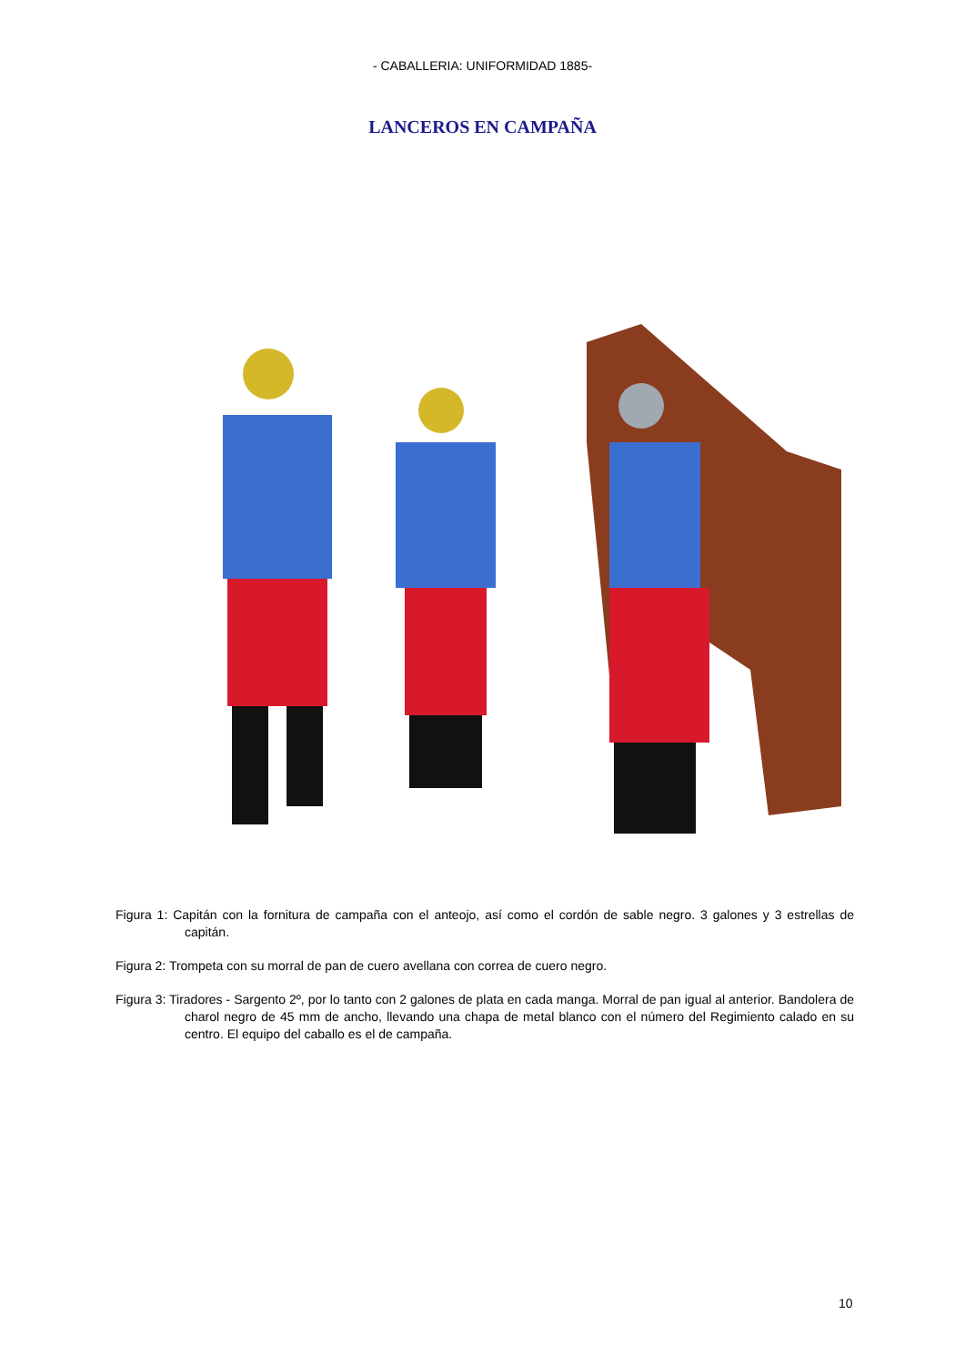- CABALLERIA: UNIFORMIDAD 1885-
LANCEROS EN CAMPAÑA
Figura 1: Capitán con la fornitura de campaña con el anteojo, así como el cordón de sable negro. 3 galones y 3 estrellas de capitán.
Figura 2: Trompeta con su morral de pan de cuero avellana con correa de cuero negro.
Figura 3: Tiradores - Sargento 2º, por lo tanto con 2 galones de plata en cada manga. Morral de pan igual al anterior. Bandolera de charol negro de 45 mm de ancho, llevando una chapa de metal blanco con el número del Regimiento calado en su centro. El equipo del caballo es el de campaña.
10